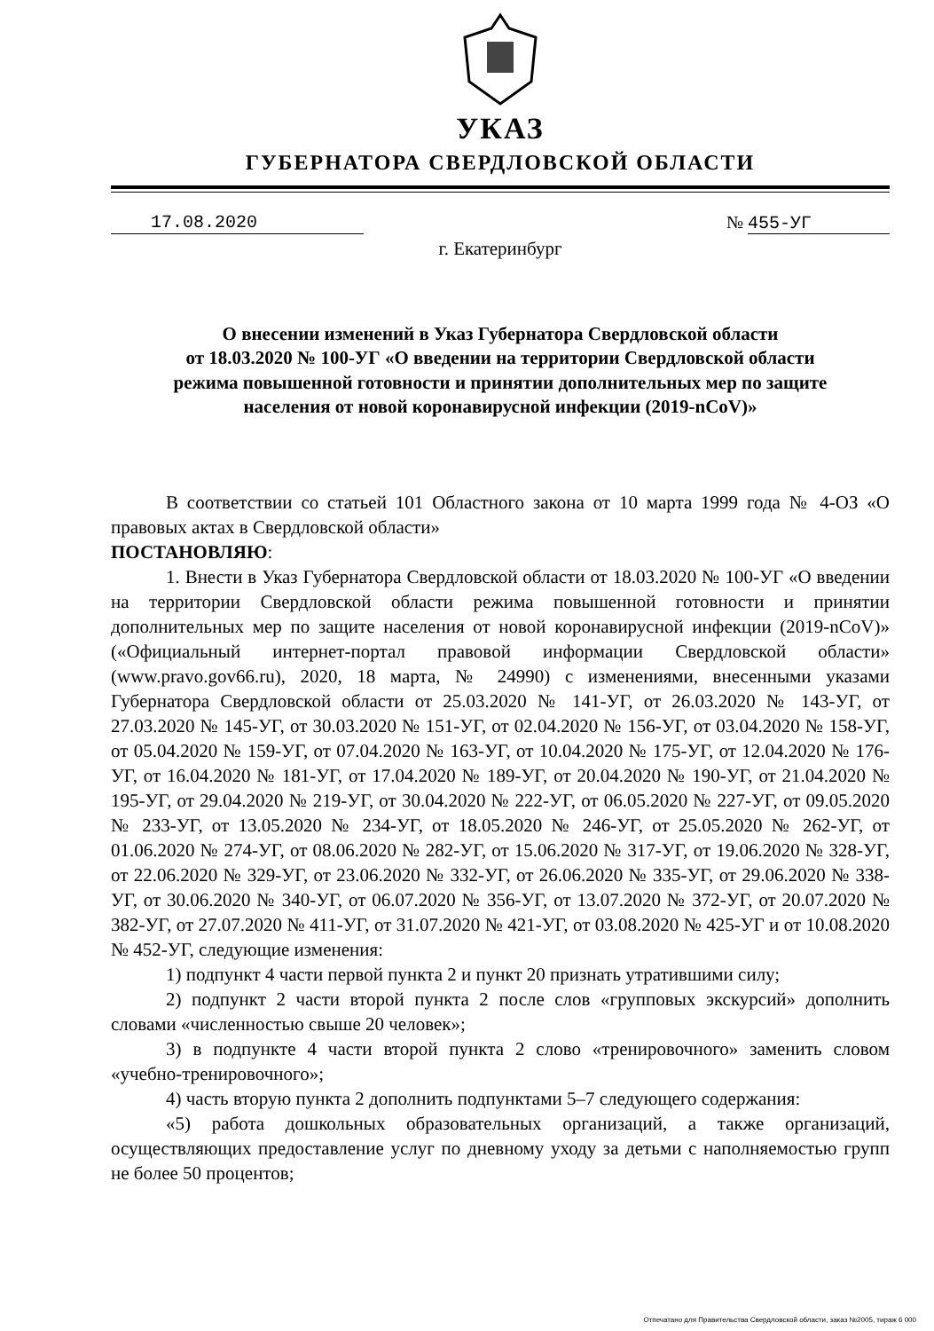УКАЗ
ГУБЕРНАТОРА СВЕРДЛОВСКОЙ ОБЛАСТИ
17.08.2020 № 455-УГ
г. Екатеринбург
О внесении изменений в Указ Губернатора Свердловской области
от 18.03.2020 № 100-УГ «О введении на территории Свердловской области
режима повышенной готовности и принятии дополнительных мер по защите
населения от новой коронавирусной инфекции (2019-nCoV)»
В соответствии со статьей 101 Областного закона от 10 марта 1999 года № 4-ОЗ «О правовых актах в Свердловской области»
ПОСТАНОВЛЯЮ:
1. Внести в Указ Губернатора Свердловской области от 18.03.2020 № 100-УГ «О введении на территории Свердловской области режима повышенной готовности и принятии дополнительных мер по защите населения от новой коронавирусной инфекции (2019-nCoV)» («Официальный интернет-портал правовой информации Свердловской области» (www.pravo.gov66.ru), 2020, 18 марта, № 24990) с изменениями, внесенными указами Губернатора Свердловской области от 25.03.2020 № 141-УГ, от 26.03.2020 № 143-УГ, от 27.03.2020 № 145-УГ, от 30.03.2020 № 151-УГ, от 02.04.2020 № 156-УГ, от 03.04.2020 № 158-УГ, от 05.04.2020 № 159-УГ, от 07.04.2020 № 163-УГ, от 10.04.2020 № 175-УГ, от 12.04.2020 № 176-УГ, от 16.04.2020 № 181-УГ, от 17.04.2020 № 189-УГ, от 20.04.2020 № 190-УГ, от 21.04.2020 № 195-УГ, от 29.04.2020 № 219-УГ, от 30.04.2020 № 222-УГ, от 06.05.2020 № 227-УГ, от 09.05.2020 № 233-УГ, от 13.05.2020 № 234-УГ, от 18.05.2020 № 246-УГ, от 25.05.2020 № 262-УГ, от 01.06.2020 № 274-УГ, от 08.06.2020 № 282-УГ, от 15.06.2020 № 317-УГ, от 19.06.2020 № 328-УГ, от 22.06.2020 № 329-УГ, от 23.06.2020 № 332-УГ, от 26.06.2020 № 335-УГ, от 29.06.2020 № 338-УГ, от 30.06.2020 № 340-УГ, от 06.07.2020 № 356-УГ, от 13.07.2020 № 372-УГ, от 20.07.2020 № 382-УГ, от 27.07.2020 № 411-УГ, от 31.07.2020 № 421-УГ, от 03.08.2020 № 425-УГ и от 10.08.2020 № 452-УГ, следующие изменения:
1) подпункт 4 части первой пункта 2 и пункт 20 признать утратившими силу;
2) подпункт 2 части второй пункта 2 после слов «групповых экскурсий» дополнить словами «численностью свыше 20 человек»;
3) в подпункте 4 части второй пункта 2 слово «тренировочного» заменить словом «учебно-тренировочного»;
4) часть вторую пункта 2 дополнить подпунктами 5–7 следующего содержания:
«5) работа дошкольных образовательных организаций, а также организаций, осуществляющих предоставление услуг по дневному уходу за детьми с наполняемостью групп не более 50 процентов;
Отпечатано для Правительства Свердловской области, заказ №2005, тираж 6 000